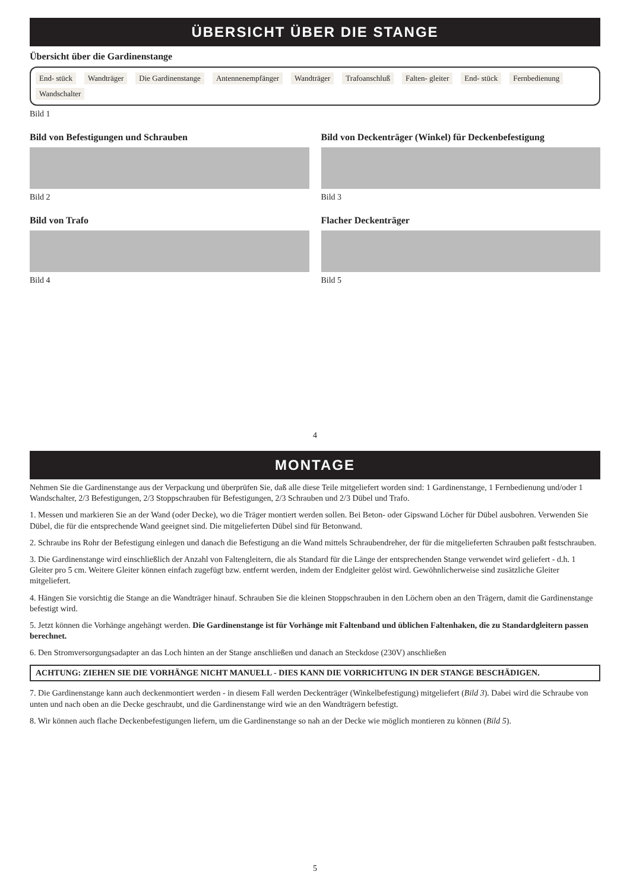ÜBERSICHT ÜBER DIE STANGE
Übersicht über die Gardinenstange
End- stück Wandträger Die Gardinenstange Antennenempfänger Wandträger Trafoanschluß Falten- gleiter End- stück Fernbedienung Wandschalter
Bild 1
Bild von Befestigungen und Schrauben
Bild 2
Bild von Deckenträger (Winkel) für Deckenbefestigung
Bild 3
Bild von Trafo
Bild 4
Flacher Deckenträger
Bild 5
4
MONTAGE
Nehmen Sie die Gardinenstange aus der Verpackung und überprüfen Sie, daß alle diese Teile mitgeliefert worden sind: 1 Gardinenstange, 1 Fernbedienung und/oder 1 Wandschalter, 2/3 Befestigungen, 2/3 Stoppschrauben für Befestigungen, 2/3 Schrauben und 2/3 Dübel und Trafo.
1. Messen und markieren Sie an der Wand (oder Decke), wo die Träger montiert werden sollen. Bei Beton- oder Gipswand Löcher für Dübel ausbohren. Verwenden Sie Dübel, die für die entsprechende Wand geeignet sind. Die mitgelieferten Dübel sind für Betonwand.
2. Schraube ins Rohr der Befestigung einlegen und danach die Befestigung an die Wand mittels Schraubendreher, der für die mitgelieferten Schrauben paßt festschrauben.
3. Die Gardinenstange wird einschließlich der Anzahl von Faltengleitern, die als Standard für die Länge der entsprechenden Stange verwendet wird geliefert - d.h. 1 Gleiter pro 5 cm. Weitere Gleiter können einfach zugefügt bzw. entfernt werden, indem der Endgleiter gelöst wird. Gewöhnlicherweise sind zusätzliche Gleiter mitgeliefert.
4. Hängen Sie vorsichtig die Stange an die Wandträger hinauf. Schrauben Sie die kleinen Stoppschrauben in den Löchern oben an den Trägern, damit die Gardinenstange befestigt wird.
5. Jetzt können die Vorhänge angehängt werden. Die Gardinenstange ist für Vorhänge mit Faltenband und üblichen Faltenhaken, die zu Standardgleitern passen berechnet.
6. Den Stromversorgungsadapter an das Loch hinten an der Stange anschließen und danach an Steckdose (230V) anschließen
ACHTUNG: ZIEHEN SIE DIE VORHÄNGE NICHT MANUELL - DIES KANN DIE VORRICHTUNG IN DER STANGE BESCHÄDIGEN.
7. Die Gardinenstange kann auch deckenmontiert werden - in diesem Fall werden Deckenträger (Winkelbefestigung) mitgeliefert (Bild 3). Dabei wird die Schraube von unten und nach oben an die Decke geschraubt, und die Gardinenstange wird wie an den Wandträgern befestigt.
8. Wir können auch flache Deckenbefestigungen liefern, um die Gardinenstange so nah an der Decke wie möglich montieren zu können (Bild 5).
5